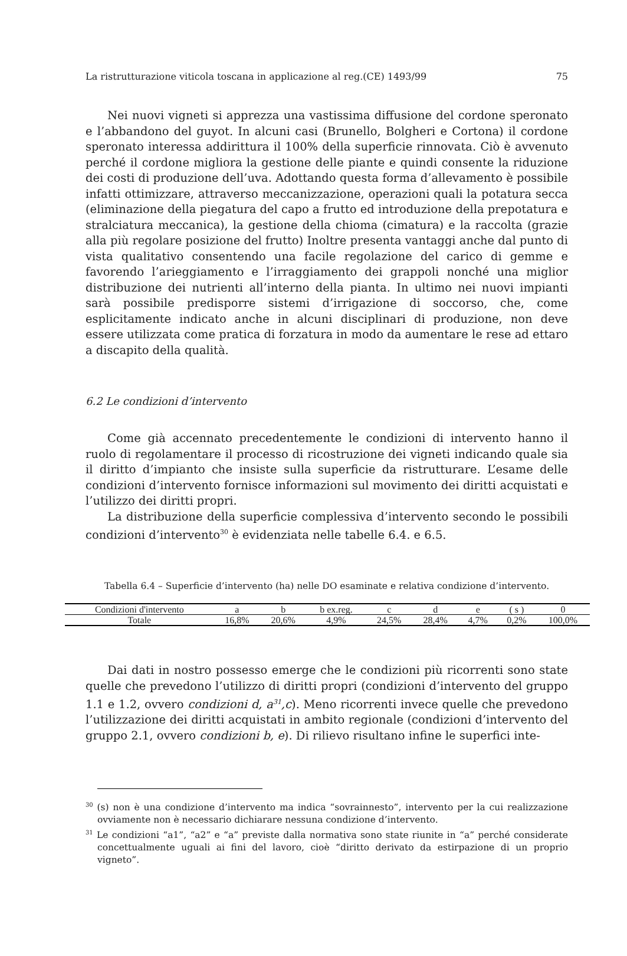La ristrutturazione viticola toscana in applicazione al reg.(CE) 1493/99 75
Nei nuovi vigneti si apprezza una vastissima diffusione del cordone speronato e l’abbandono del guyot. In alcuni casi (Brunello, Bolgheri e Cortona) il cordone speronato interessa addirittura il 100% della superficie rinnovata. Ciò è avvenuto perché il cordone migliora la gestione delle piante e quindi consente la riduzione dei costi di produzione dell’uva. Adottando questa forma d’allevamento è possibile infatti ottimizzare, attraverso meccanizzazione, operazioni quali la potatura secca (eliminazione della piegatura del capo a frutto ed introduzione della prepotatura e stralciatura meccanica), la gestione della chioma (cimatura) e la raccolta (grazie alla più regolare posizione del frutto) Inoltre presenta vantaggi anche dal punto di vista qualitativo consentendo una facile regolazione del carico di gemme e favorendo l’arieggiamento e l’irraggiamento dei grappoli nonché una miglior distribuzione dei nutrienti all’interno della pianta. In ultimo nei nuovi impianti sarà possibile predisporre sistemi d’irrigazione di soccorso, che, come esplicitamente indicato anche in alcuni disciplinari di produzione, non deve essere utilizzata come pratica di forzatura in modo da aumentare le rese ad ettaro a discapito della qualità.
6.2 Le condizioni d’intervento
Come già accennato precedentemente le condizioni di intervento hanno il ruolo di regolamentare il processo di ricostruzione dei vigneti indicando quale sia il diritto d’impianto che insiste sulla superficie da ristrutturare. L’esame delle condizioni d’intervento fornisce informazioni sul movimento dei diritti acquistati e l’utilizzo dei diritti propri.
La distribuzione della superficie complessiva d’intervento secondo le possibili condizioni d’intervento<sup>30</sup> è evidenziata nelle tabelle 6.4. e 6.5.
Tabella 6.4 – Superficie d’intervento (ha) nelle DO esaminate e relativa condizione d’intervento.
| Condizioni d'intervento | a | b | b ex.reg. | c | d | e | ( s ) | 0 |
| Totale | 16,8% | 20,6% | 4,9% | 24,5% | 28,4% | 4,7% | 0,2% | 100,0% |
Dai dati in nostro possesso emerge che le condizioni più ricorrenti sono state quelle che prevedono l’utilizzo di diritti propri (condizioni d’intervento del gruppo 1.1 e 1.2, ovvero condizioni d, a<sup>31</sup>,c). Meno ricorrenti invece quelle che prevedono l’utilizzazione dei diritti acquistati in ambito regionale (condizioni d’intervento del gruppo 2.1, ovvero condizioni b, e). Di rilievo risultano infine le superfici inte-
<sup>30</sup> (s) non è una condizione d’intervento ma indica “sovrainnesto”, intervento per la cui realizzazione ovviamente non è necessario dichiarare nessuna condizione d’intervento.
<sup>31</sup> Le condizioni “a1”, “a2” e “a” previste dalla normativa sono state riunite in “a” perché considerate concettualmente uguali ai fini del lavoro, cioè “diritto derivato da estirpazione di un proprio vigneto”.